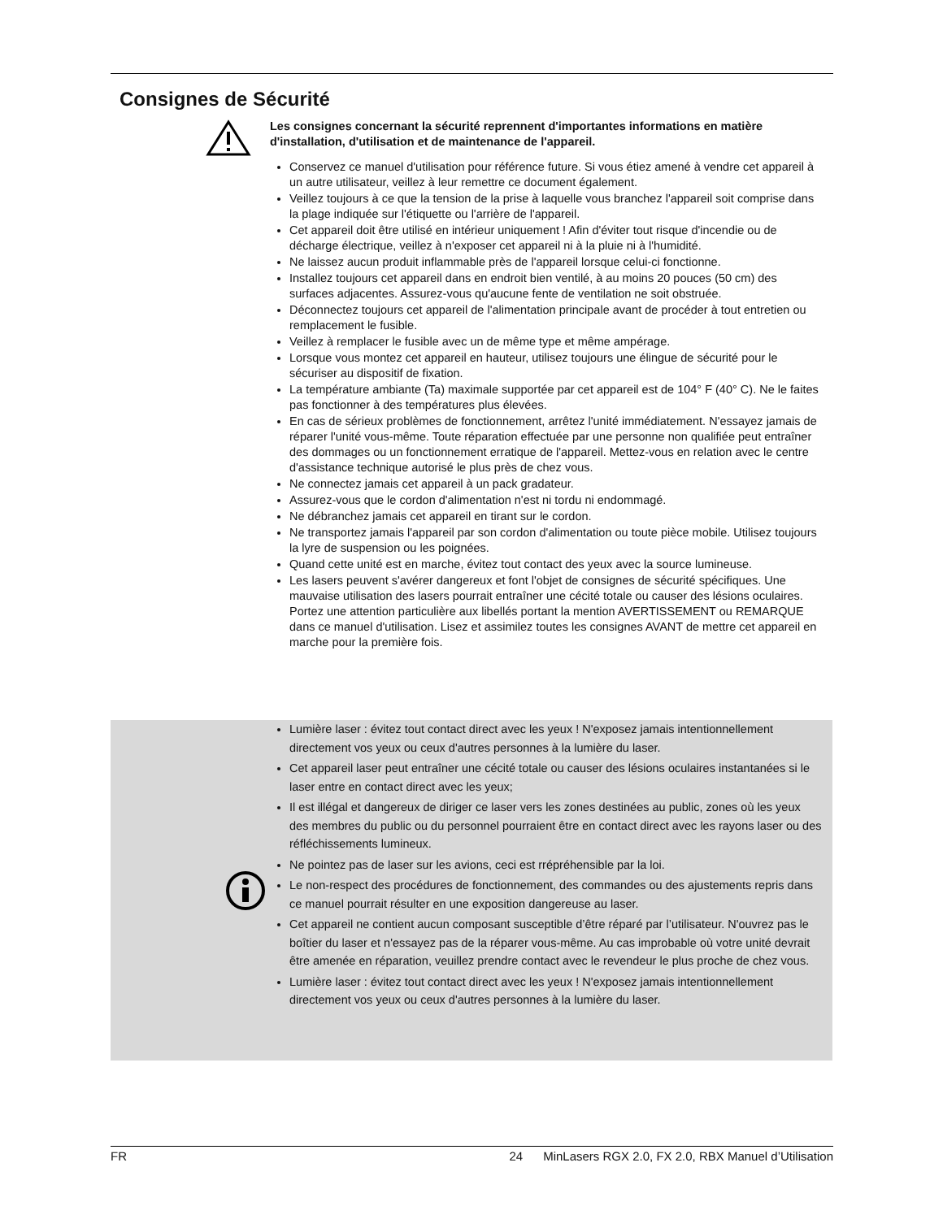Consignes de Sécurité
Les consignes concernant la sécurité reprennent d'importantes informations en matière d'installation, d'utilisation et de maintenance de l'appareil.
Conservez ce manuel d'utilisation pour référence future. Si vous étiez amené à vendre cet appareil à un autre utilisateur, veillez à leur remettre ce document également.
Veillez toujours à ce que la tension de la prise à laquelle vous branchez l'appareil soit comprise dans la plage indiquée sur l'étiquette ou l'arrière de l'appareil.
Cet appareil doit être utilisé en intérieur uniquement ! Afin d'éviter tout risque d'incendie ou de décharge électrique, veillez à n'exposer cet appareil ni à la pluie ni à l'humidité.
Ne laissez aucun produit inflammable près de l'appareil lorsque celui-ci fonctionne.
Installez toujours cet appareil dans en endroit bien ventilé, à au moins 20 pouces (50 cm) des surfaces adjacentes. Assurez-vous qu'aucune fente de ventilation ne soit obstruée.
Déconnectez toujours cet appareil de l'alimentation principale avant de procéder à tout entretien ou remplacement le fusible.
Veillez à remplacer le fusible avec un de même type et même ampérage.
Lorsque vous montez cet appareil en hauteur, utilisez toujours une élingue de sécurité pour le sécuriser au dispositif de fixation.
La température ambiante (Ta) maximale supportée par cet appareil est de 104° F (40° C). Ne le faites pas fonctionner à des températures plus élevées.
En cas de sérieux problèmes de fonctionnement, arrêtez l'unité immédiatement. N'essayez jamais de réparer l'unité vous-même. Toute réparation effectuée par une personne non qualifiée peut entraîner des dommages ou un fonctionnement erratique de l'appareil. Mettez-vous en relation avec le centre d'assistance technique autorisé le plus près de chez vous.
Ne connectez jamais cet appareil à un pack gradateur.
Assurez-vous que le cordon d'alimentation n'est ni tordu ni endommagé.
Ne débranchez jamais cet appareil en tirant sur le cordon.
Ne transportez jamais l'appareil par son cordon d'alimentation ou toute pièce mobile. Utilisez toujours la lyre de suspension ou les poignées.
Quand cette unité est en marche, évitez tout contact des yeux avec la source lumineuse.
Les lasers peuvent s'avérer dangereux et font l'objet de consignes de sécurité spécifiques. Une mauvaise utilisation des lasers pourrait entraîner une cécité totale ou causer des lésions oculaires. Portez une attention particulière aux libellés portant la mention AVERTISSEMENT ou REMARQUE dans ce manuel d'utilisation. Lisez et assimilez toutes les consignes AVANT de mettre cet appareil en marche pour la première fois.
Lumière laser : évitez tout contact direct avec les yeux ! N'exposez jamais intentionnellement directement vos yeux ou ceux d'autres personnes à la lumière du laser.
Cet appareil laser peut entraîner une cécité totale ou causer des lésions oculaires instantanées si le laser entre en contact direct avec les yeux;
Il est illégal et dangereux de diriger ce laser vers les zones destinées au public, zones où les yeux des membres du public ou du personnel pourraient être en contact direct avec les rayons laser ou des réfléchissements lumineux.
Ne pointez pas de laser sur les avions, ceci est rrépréhensible par la loi.
Le non-respect des procédures de fonctionnement, des commandes ou des ajustements repris dans ce manuel pourrait résulter en une exposition dangereuse au laser.
Cet appareil ne contient aucun composant susceptible d’être réparé par l’utilisateur. N'ouvrez pas le boîtier du laser et n'essayez pas de la réparer vous-même. Au cas improbable où votre unité devrait être amenée en réparation, veuillez prendre contact avec le revendeur le plus proche de chez vous.
Lumière laser : évitez tout contact direct avec les yeux ! N'exposez jamais intentionnellement directement vos yeux ou ceux d'autres personnes à la lumière du laser.
FR 24 MinLasers RGX 2.0, FX 2.0, RBX Manuel d’Utilisation